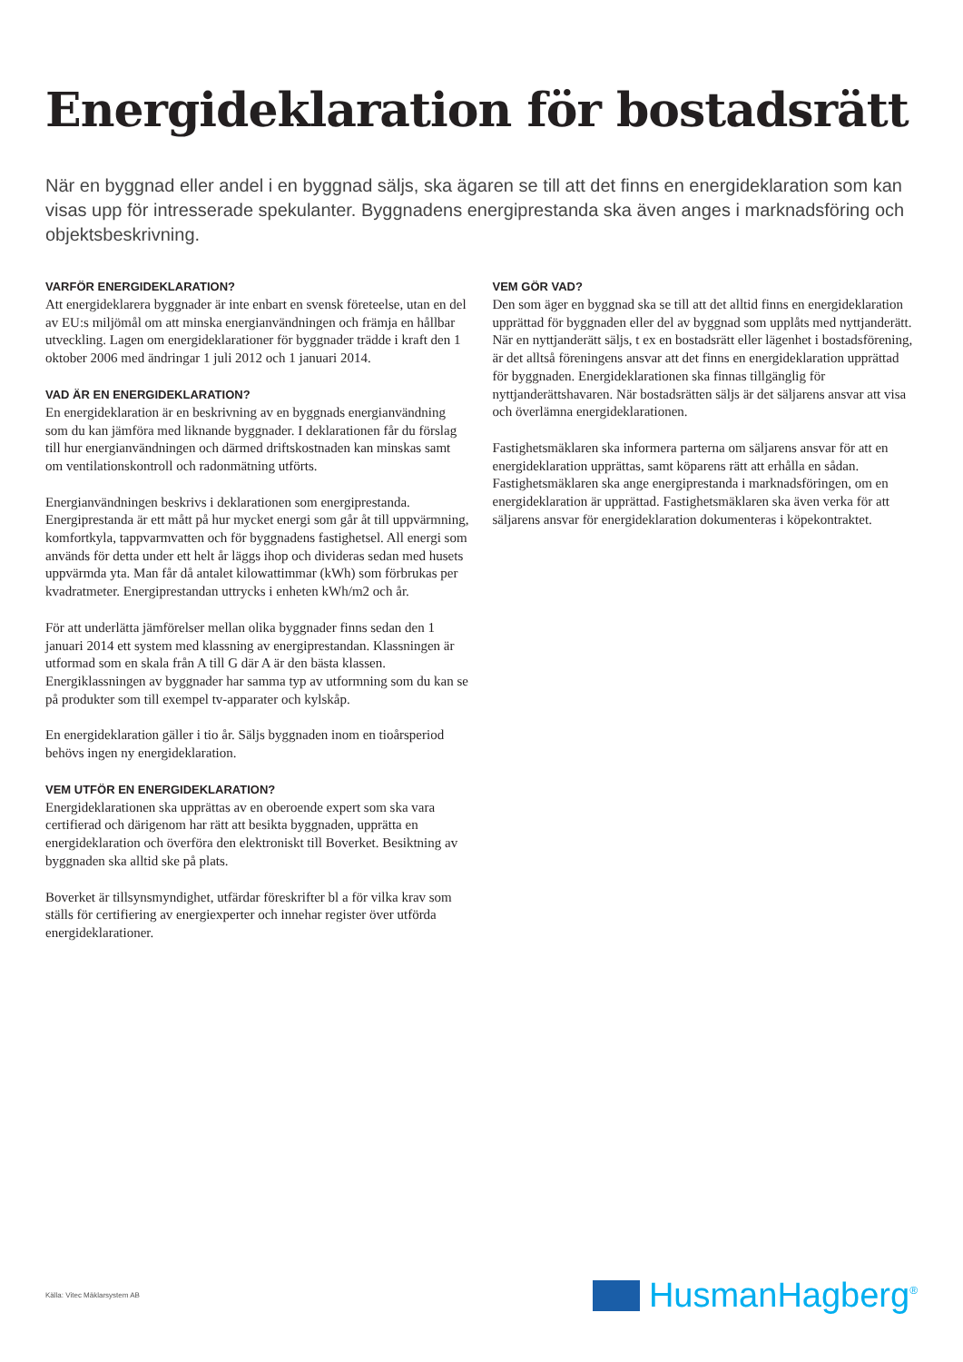Energideklaration för bostadsrätt
När en byggnad eller andel i en byggnad säljs, ska ägaren se till att det finns en energideklaration som kan visas upp för intresserade spekulanter. Byggnadens energiprestanda ska även anges i marknadsföring och objektsbeskrivning.
VARFÖR ENERGIDEKLARATION?
Att energideklarera byggnader är inte enbart en svensk företeelse, utan en del av EU:s miljömål om att minska energianvändningen och främja en hållbar utveckling. Lagen om energideklarationer för byggnader trädde i kraft den 1 oktober 2006 med ändringar 1 juli 2012 och 1 januari 2014.
VAD ÄR EN ENERGIDEKLARATION?
En energideklaration är en beskrivning av en byggnads energianvändning som du kan jämföra med liknande byggnader. I deklarationen får du förslag till hur energianvändningen och därmed driftskostnaden kan minskas samt om ventilationskontroll och radonmätning utförts.
Energianvändningen beskrivs i deklarationen som energiprestanda. Energiprestanda är ett mått på hur mycket energi som går åt till uppvärmning, komfortkyla, tappvarmvatten och för byggnadens fastighetsel. All energi som används för detta under ett helt år läggs ihop och divideras sedan med husets uppvärmda yta. Man får då antalet kilowattimmar (kWh) som förbrukas per kvadratmeter. Energiprestandan uttrycks i enheten kWh/m2 och år.
För att underlätta jämförelser mellan olika byggnader finns sedan den 1 januari 2014 ett system med klassning av energiprestandan. Klassningen är utformad som en skala från A till G där A är den bästa klassen. Energiklassningen av byggnader har samma typ av utformning som du kan se på produkter som till exempel tv-apparater och kylskåp.
En energideklaration gäller i tio år. Säljs byggnaden inom en tioårsperiod behövs ingen ny energideklaration.
VEM UTFÖR EN ENERGIDEKLARATION?
Energideklarationen ska upprättas av en oberoende expert som ska vara certifierad och därigenom har rätt att besikta byggnaden, upprätta en energideklaration och överföra den elektroniskt till Boverket. Besiktning av byggnaden ska alltid ske på plats.
Boverket är tillsynsmyndighet, utfärdar föreskrifter bl a för vilka krav som ställs för certifiering av energiexperter och innehar register över utförda energideklarationer.
VEM GÖR VAD?
Den som äger en byggnad ska se till att det alltid finns en energideklaration upprättad för byggnaden eller del av byggnad som upplåts med nyttjanderätt. När en nyttjanderätt säljs, t ex en bostadsrätt eller lägenhet i bostadsförening, är det alltså föreningens ansvar att det finns en energideklaration upprättad för byggnaden. Energideklarationen ska finnas tillgänglig för nyttjanderättshavaren. När bostadsrätten säljs är det säljarens ansvar att visa och överlämna energideklarationen.
Fastighetsmäklaren ska informera parterna om säljarens ansvar för att en energideklaration upprättas, samt köparens rätt att erhålla en sådan. Fastighetsmäklaren ska ange energiprestanda i marknadsföringen, om en energideklaration är upprättad. Fastighetsmäklaren ska även verka för att säljarens ansvar för energideklaration dokumenteras i köpekontraktet.
Källa: Vitec Mäklarsystem AB HusmanHagberg<sup>®</sup>